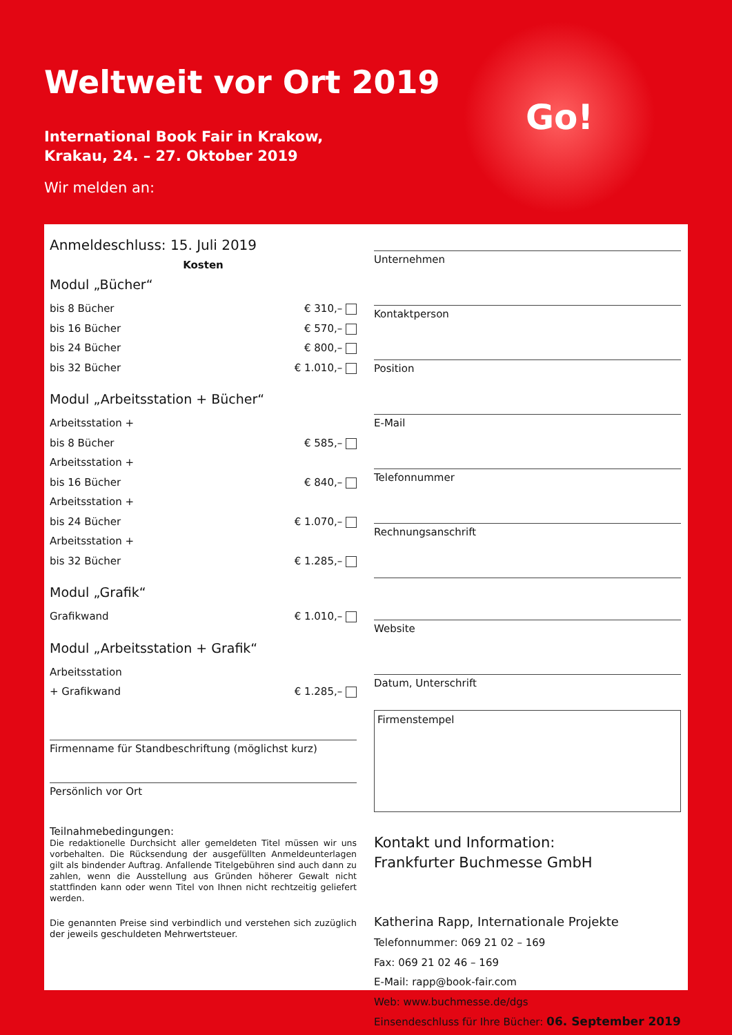Weltweit vor Ort 2019
International Book Fair in Krakow,
Krakau, 24. – 27. Oktober 2019
Wir melden an:
Go!
Anmeldeschluss: 15. Juli 2019
Kosten
Modul „Bücher“
bis 8 Bücher € 310,–
bis 16 Bücher € 570,–
bis 24 Bücher € 800,–
bis 32 Bücher € 1.010,–
Modul „Arbeitsstation + Bücher“
Arbeitsstation +
bis 8 Bücher € 585,–
Arbeitsstation +
bis 16 Bücher € 840,–
Arbeitsstation +
bis 24 Bücher € 1.070,–
Arbeitsstation +
bis 32 Bücher € 1.285,–
Modul „Grafik“
Grafikwand € 1.010,–
Modul „Arbeitsstation + Grafik“
Arbeitsstation
+ Grafikwand € 1.285,–
Firmenname für Standbeschriftung (möglichst kurz)
Persönlich vor Ort
Teilnahmebedingungen:
Die redaktionelle Durchsicht aller gemeldeten Titel müssen wir uns vorbehalten. Die Rücksendung der ausgefüllten Anmeldeunterlagen gilt als bindender Auftrag. Anfallende Titelgebühren sind auch dann zu zahlen, wenn die Ausstellung aus Gründen höherer Gewalt nicht stattfinden kann oder wenn Titel von Ihnen nicht rechtzeitig geliefert werden.
Die genannten Preise sind verbindlich und verstehen sich zuzüglich der jeweils geschuldeten Mehrwertsteuer.
Unternehmen
Kontaktperson
Position
E-Mail
Telefonnummer
Rechnungsanschrift
Website
Datum, Unterschrift
Firmenstempel
Kontakt und Information:
Frankfurter Buchmesse GmbH
Katherina Rapp, Internationale Projekte
Telefonnummer: 069 21 02 – 169
Fax: 069 21 02 46 – 169
E-Mail: rapp@book-fair.com
Web: www.buchmesse.de/dgs
Einsendeschluss für Ihre Bücher: 06. September 2019